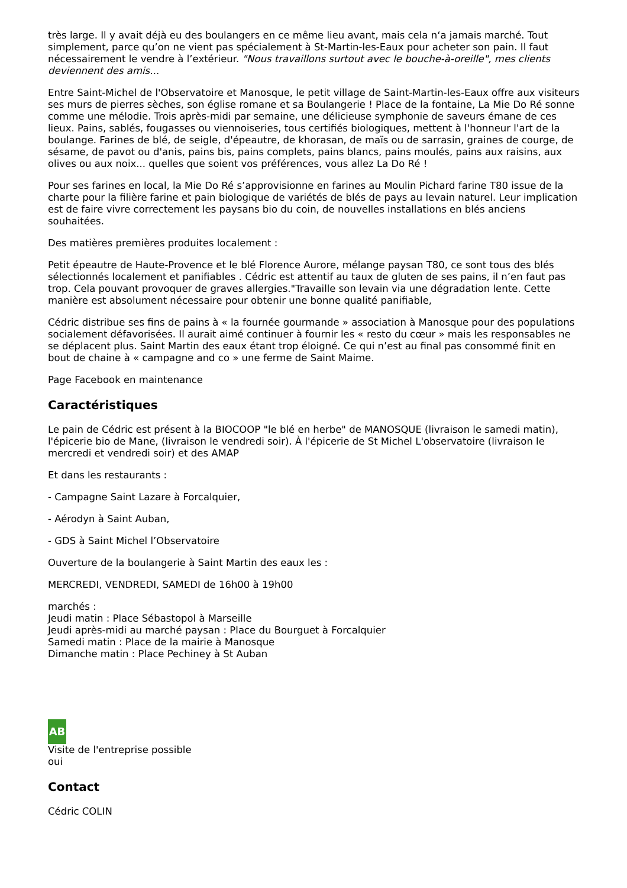très large. Il y avait déjà eu des boulangers en ce même lieu avant, mais cela n‘a jamais marché. Tout simplement, parce qu’on ne vient pas spécialement à St-Martin-les-Eaux pour acheter son pain. Il faut nécessairement le vendre à l’extérieur. "Nous travaillons surtout avec le bouche-à-oreille", mes clients deviennent des amis...
Entre Saint-Michel de l'Observatoire et Manosque, le petit village de Saint-Martin-les-Eaux offre aux visiteurs ses murs de pierres sèches, son église romane et sa Boulangerie ! Place de la fontaine, La Mie Do Ré sonne comme une mélodie. Trois après-midi par semaine, une délicieuse symphonie de saveurs émane de ces lieux. Pains, sablés, fougasses ou viennoiseries, tous certifiés biologiques, mettent à l'honneur l'art de la boulange. Farines de blé, de seigle, d'épeautre, de khorasan, de maïs ou de sarrasin, graines de courge, de sésame, de pavot ou d'anis, pains bis, pains complets, pains blancs, pains moulés, pains aux raisins, aux olives ou aux noix... quelles que soient vos préférences, vous allez La Do Ré !
Pour ses farines en local, la Mie Do Ré s’approvisionne en farines au Moulin Pichard farine T80 issue de la charte pour la filière farine et pain biologique de variétés de blés de pays au levain naturel. Leur implication est de faire vivre correctement les paysans bio du coin, de nouvelles installations en blés anciens souhaitées.
Des matières premières produites localement :
Petit épeautre de Haute-Provence et le blé Florence Aurore, mélange paysan T80, ce sont tous des blés sélectionnés localement et panifiables . Cédric est attentif au taux de gluten de ses pains, il n’en faut pas trop. Cela pouvant provoquer de graves allergies."Travaille son levain via une dégradation lente. Cette manière est absolument nécessaire pour obtenir une bonne qualité panifiable,
Cédric distribue ses fins de pains à « la fournée gourmande » association à Manosque pour des populations socialement défavorisées. Il aurait aimé continuer à fournir les « resto du cœur » mais les responsables ne se déplacent plus. Saint Martin des eaux étant trop éloigné. Ce qui n’est au final pas consommé finit en bout de chaine à « campagne and co » une ferme de Saint Maime.
Page Facebook en maintenance
Caractéristiques
Le pain de Cédric est présent à la BIOCOOP "le blé en herbe" de MANOSQUE (livraison le samedi matin), l'épicerie bio de Mane, (livraison le vendredi soir). À l'épicerie de St Michel L'observatoire (livraison le mercredi et vendredi soir) et des AMAP
Et dans les restaurants :
- Campagne Saint Lazare à Forcalquier,
- Aérodyn à Saint Auban,
- GDS à Saint Michel l’Observatoire
Ouverture de la boulangerie à Saint Martin des eaux les :
MERCREDI, VENDREDI, SAMEDI de 16h00 à 19h00
marchés :
Jeudi matin : Place Sébastopol à Marseille
Jeudi après-midi au marché paysan : Place du Bourguet à Forcalquier
Samedi matin : Place de la mairie à Manosque
Dimanche matin : Place Pechiney à St Auban
AB
Visite de l'entreprise possible
oui
Contact
Cédric COLIN